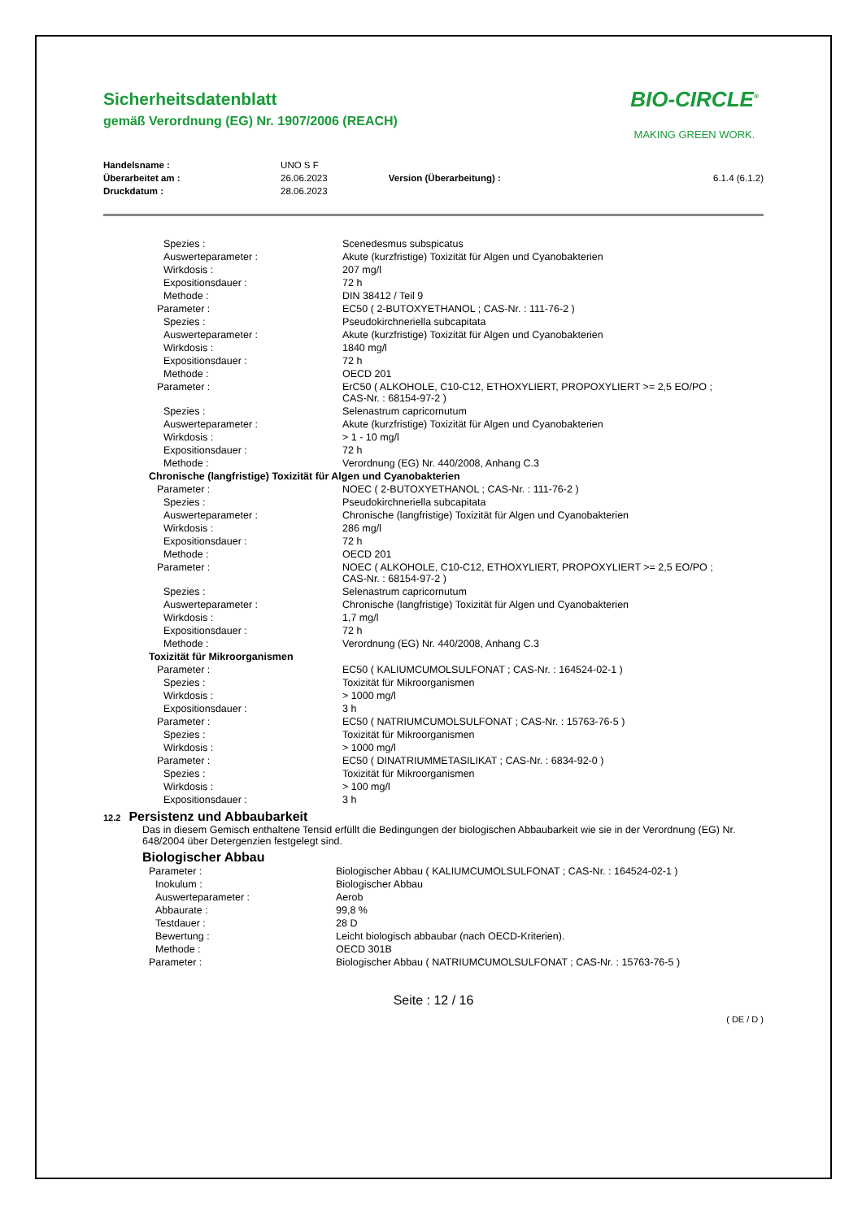Sicherheitsdatenblatt
gemäß Verordnung (EG) Nr. 1907/2006 (REACH)
BIO-CIRCLE<sup>®</sup>
MAKING GREEN WORK.
| Handelsname : | UNO S F | | |
| Überarbeitet am : | 26.06.2023 | Version (Überarbeitung) : | 6.1.4 (6.1.2) |
| Druckdatum : | 28.06.2023 | | |
| Spezies : | Scenedesmus subspicatus |
| Auswerteparameter : | Akute (kurzfristige) Toxizität für Algen und Cyanobakterien |
| Wirkdosis : | 207 mg/l |
| Expositionsdauer : | 72 h |
| Methode : | DIN 38412 / Teil 9 |
| Parameter : | EC50 ( 2-BUTOXYETHANOL ; CAS-Nr. : 111-76-2 ) |
| Spezies : | Pseudokirchneriella subcapitata |
| Auswerteparameter : | Akute (kurzfristige) Toxizität für Algen und Cyanobakterien |
| Wirkdosis : | 1840 mg/l |
| Expositionsdauer : | 72 h |
| Methode : | OECD 201 |
| Parameter : | ErC50 ( ALKOHOLE, C10-C12, ETHOXYLIERT, PROPOXYLIERT >= 2,5 EO/PO ; CAS-Nr. : 68154-97-2 ) |
| Spezies : | Selenastrum capricornutum |
| Auswerteparameter : | Akute (kurzfristige) Toxizität für Algen und Cyanobakterien |
| Wirkdosis : | > 1 - 10 mg/l |
| Expositionsdauer : | 72 h |
| Methode : | Verordnung (EG) Nr. 440/2008, Anhang C.3 |
| Chronische (langfristige) Toxizität für Algen und Cyanobakterien | |
| Parameter : | NOEC ( 2-BUTOXYETHANOL ; CAS-Nr. : 111-76-2 ) |
| Spezies : | Pseudokirchneriella subcapitata |
| Auswerteparameter : | Chronische (langfristige) Toxizität für Algen und Cyanobakterien |
| Wirkdosis : | 286 mg/l |
| Expositionsdauer : | 72 h |
| Methode : | OECD 201 |
| Parameter : | NOEC ( ALKOHOLE, C10-C12, ETHOXYLIERT, PROPOXYLIERT >= 2,5 EO/PO ; CAS-Nr. : 68154-97-2 ) |
| Spezies : | Selenastrum capricornutum |
| Auswerteparameter : | Chronische (langfristige) Toxizität für Algen und Cyanobakterien |
| Wirkdosis : | 1,7 mg/l |
| Expositionsdauer : | 72 h |
| Methode : | Verordnung (EG) Nr. 440/2008, Anhang C.3 |
| Toxizität für Mikroorganismen | |
| Parameter : | EC50 ( KALIUMCUMOLSULFONAT ; CAS-Nr. : 164524-02-1 ) |
| Spezies : | Toxizität für Mikroorganismen |
| Wirkdosis : | > 1000 mg/l |
| Expositionsdauer : | 3 h |
| Parameter : | EC50 ( NATRIUMCUMOLSULFONAT ; CAS-Nr. : 15763-76-5 ) |
| Spezies : | Toxizität für Mikroorganismen |
| Wirkdosis : | > 1000 mg/l |
| Parameter : | EC50 ( DINATRIUMMETASILIKAT ; CAS-Nr. : 6834-92-0 ) |
| Spezies : | Toxizität für Mikroorganismen |
| Wirkdosis : | > 100 mg/l |
| Expositionsdauer : | 3 h |
12.2 Persistenz und Abbaubarkeit
Das in diesem Gemisch enthaltene Tensid erfüllt die Bedingungen der biologischen Abbaubarkeit wie sie in der Verordnung (EG) Nr. 648/2004 über Detergenzien festgelegt sind.
Biologischer Abbau
| Parameter : | Biologischer Abbau ( KALIUMCUMOLSULFONAT ; CAS-Nr. : 164524-02-1 ) |
| Inokulum : | Biologischer Abbau |
| Auswerteparameter : | Aerob |
| Abbaurate : | 99,8 % |
| Testdauer : | 28 D |
| Bewertung : | Leicht biologisch abbaubar (nach OECD-Kriterien). |
| Methode : | OECD 301B |
| Parameter : | Biologischer Abbau ( NATRIUMCUMOLSULFONAT ; CAS-Nr. : 15763-76-5 ) |
Seite : 12 / 16
( DE / D )